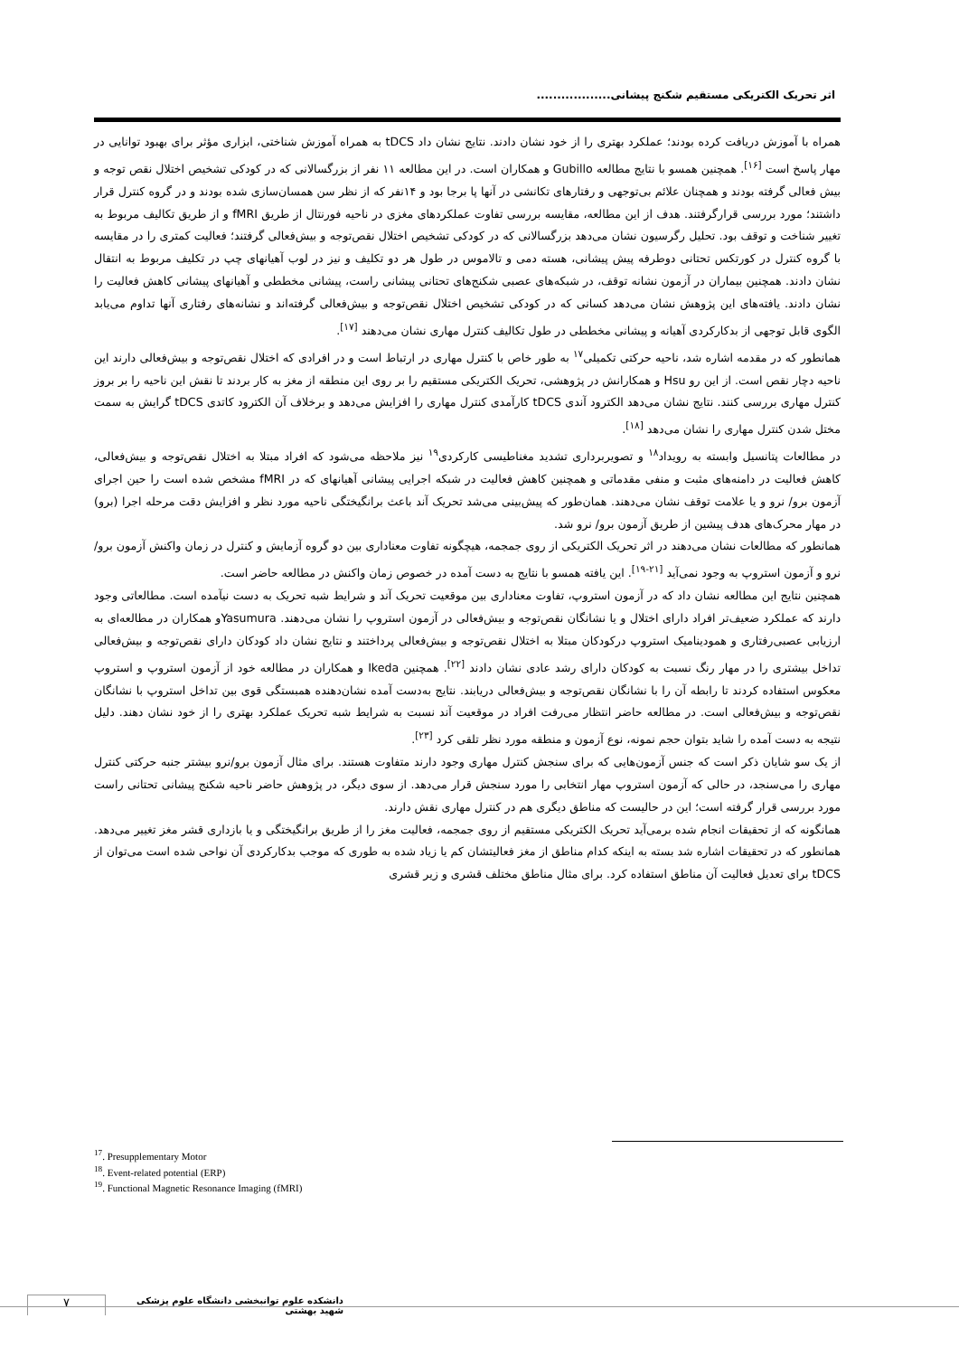اثر تحریک الکتریکی مستقیم شکنج پیشانی..................
همراه با آموزش دریافت کرده بودند؛ عملکرد بهتری را از خود نشان دادند. نتایج نشان داد tDCS به همراه آموزش شناختی، ابزاری مؤثر برای بهبود توانایی در مهار پاسخ است <sup>[۱۶]</sup>. همچنین همسو با نتایج مطالعه Gubillo و همکاران است. در این مطالعه ۱۱ نفر از بزرگسالانی که در کودکی تشخیص اختلال نقص توجه و بیش فعالی گرفته بودند و همچنان علائم بی‌توجهی و رفتارهای تکانشی در آنها پا برجا بود و ۱۴نفر که از نظر سن همسان‌سازی شده بودند و در گروه کنترل قرار داشتند؛ مورد بررسی قرارگرفتند. هدف از این مطالعه، مقایسه بررسی تفاوت عملکردهای مغزی در ناحیه فورنتال از طریق fMRI و از طریق تکالیف مربوط به تغییر شناخت و توقف بود. تحلیل رگرسیون نشان می‌دهد بزرگسالانی که در کودکی تشخیص اختلال نقص‌توجه و بیش‌فعالی گرفتند؛ فعالیت کمتری را در مقایسه با گروه کنترل در کورتکس تحتانی دوطرفه پیش پیشانی، هسته دمی و تالاموس در طول هر دو تکلیف و نیز در لوب آهیانهای چپ در تکلیف مربوط به انتقال نشان دادند. همچنین بیماران در آزمون نشانه توقف، در شبکه‌های عصبی شکنج‌های تحتانی پیشانی راست، پیشانی مخططی و آهیانهای پیشانی کاهش فعالیت را نشان دادند. یافته‌های این پژوهش نشان می‌دهد کسانی که در کودکی تشخیص اختلال نقص‌توجه و بیش‌فعالی گرفته‌اند و نشانه‌های رفتاری آنها تداوم می‌یابد الگوی قابل توجهی از بدکارکردی آهیانه و پیشانی مخططی در طول تکالیف کنترل مهاری نشان می‌دهند <sup>[۱۷]</sup>.
همانطور که در مقدمه اشاره شد، ناحیه حرکتی تکمیلی<sup>۱۷</sup> به طور خاص با کنترل مهاری در ارتباط است و در افرادی که اختلال نقص‌توجه و بیش‌فعالی دارند این ناحیه دچار نقص است. از این رو Hsu و همکارانش در پژوهشی، تحریک الکتریکی مستقیم را بر روی این منطقه از مغز به کار بردند تا نقش این ناحیه را بر بروز کنترل مهاری بررسی کنند. نتایج نشان می‌دهد الکترود آندی tDCS کارآمدی کنترل مهاری را افزایش می‌دهد و برخلاف آن الکترود کاتدی tDCS گرایش به سمت مختل شدن کنترل مهاری را نشان می‌دهد <sup>[۱۸]</sup>.
در مطالعات پتانسیل وابسته به رویداد<sup>۱۸</sup> و تصویربرداری تشدید مغناطیسی کارکردی<sup>۱۹</sup> نیز ملاحظه می‌شود که افراد مبتلا به اختلال نقص‌توجه و بیش‌فعالی، کاهش فعالیت در دامنه‌های مثبت و منفی مقدماتی و همچنین کاهش فعالیت در شبکه اجرایی پیشانی آهیانهای که در fMRI مشخص شده است را حین اجرای آزمون برو/ نرو و یا علامت توقف نشان می‌دهند. همان‌طور که پیش‌بینی می‌شد تحریک آند باعث برانگیختگی ناحیه مورد نظر و افزایش دقت مرحله اجرا (برو) در مهار محرک‌های هدف پیشین از طریق آزمون برو/ نرو شد.
همانطور که مطالعات نشان می‌دهند در اثر تحریک الکتریکی از روی جمجمه، هیچگونه تفاوت معناداری بین دو گروه آزمایش و کنترل در زمان واکنش آزمون برو/ نرو و آزمون استروپ به وجود نمی‌آید <sup>[۲۱-۱۹]</sup>. این یافته همسو با نتایج به دست آمده در خصوص زمان واکنش در مطالعه حاضر است.
همچنین نتایج این مطالعه نشان داد که در آزمون استروپ، تفاوت معناداری بین موقعیت تحریک آند و شرایط شبه تحریک به دست نیآمده است. مطالعاتی وجود دارند که عملکرد ضعیف‌تر افراد دارای اختلال و یا نشانگان نقص‌توجه و بیش‌فعالی در آزمون استروپ را نشان می‌دهند. Yasumuraو همکاران در مطالعه‌ای به ارزیابی عصبی‌رفتاری و همودینامیک استروپ درکودکان مبتلا به اختلال نقص‌توجه و بیش‌فعالی پرداختند و نتایج نشان داد کودکان دارای نقص‌توجه و بیش‌فعالی تداخل بیشتری را در مهار رنگ نسبت به کودکان دارای رشد عادی نشان دادند <sup>[۲۲]</sup>. همچنین Ikeda و همکاران در مطالعه خود از آزمون استروپ و استروپ معکوس استفاده کردند تا رابطه آن را با نشانگان نقص‌توجه و بیش‌فعالی دریابند. نتایج به‌دست آمده نشان‌دهنده همبستگی قوی بین تداخل استروپ با نشانگان نقص‌توجه و بیش‌فعالی است. در مطالعه حاضر انتظار می‌رفت افراد در موقعیت آند نسبت به شرایط شبه تحریک عملکرد بهتری را از خود نشان دهند. دلیل نتیجه به دست آمده را شاید بتوان حجم نمونه، نوع آزمون و منطقه مورد نظر تلقی کرد <sup>[۲۳]</sup>.
از یک سو شایان ذکر است که جنس آزمون‌هایی که برای سنجش کنترل مهاری وجود دارند متفاوت هستند. برای مثال آزمون برو/نرو بیشتر جنبه حرکتی کنترل مهاری را می‌سنجد، در حالی که آزمون استروپ مهار انتخابی را مورد سنجش قرار می‌دهد. از سوی دیگر، در پژوهش حاضر ناحیه شکنج پیشانی تحتانی راست مورد بررسی قرار گرفته است؛ این در حالیست که مناطق دیگری هم در کنترل مهاری نقش دارند.
همانگونه که از تحقیقات انجام شده برمی‌آید تحریک الکتریکی مستقیم از روی جمجمه، فعالیت مغز را از طریق برانگیختگی و یا بازداری قشر مغز تغییر می‌دهد. همانطور که در تحقیقات اشاره شد بسته به اینکه کدام مناطق از مغز فعالیتشان کم یا زیاد شده به طوری که موجب بدکارکردی آن نواحی شده است می‌توان از tDCS برای تعدیل فعالیت آن مناطق استفاده کرد. برای مثال مناطق مختلف قشری و زیر قشری
<sup>17</sup>. Presupplementary Motor
<sup>18</sup>. Event-related potential (ERP)
<sup>19</sup>. Functional Magnetic Resonance Imaging (fMRI)
۷
دانشکده علوم توانبخشی دانشگاه علوم پزشکی شهید بهشتی